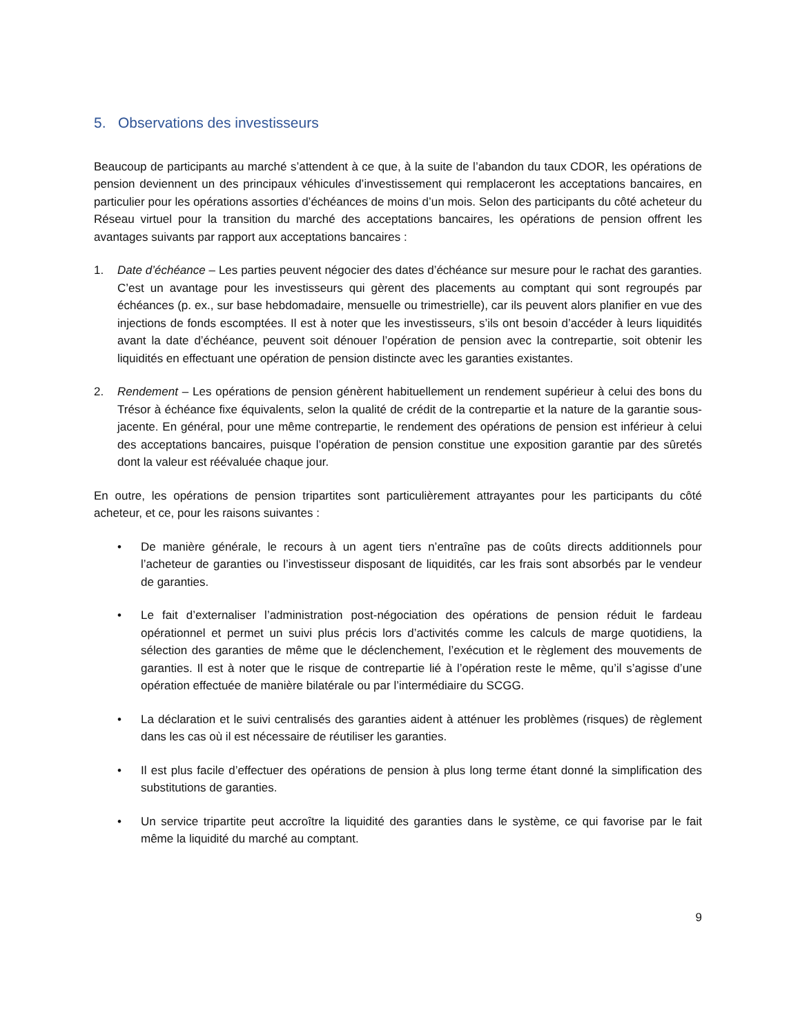5. Observations des investisseurs
Beaucoup de participants au marché s’attendent à ce que, à la suite de l’abandon du taux CDOR, les opérations de pension deviennent un des principaux véhicules d’investissement qui remplaceront les acceptations bancaires, en particulier pour les opérations assorties d’échéances de moins d’un mois. Selon des participants du côté acheteur du Réseau virtuel pour la transition du marché des acceptations bancaires, les opérations de pension offrent les avantages suivants par rapport aux acceptations bancaires :
1. Date d’échéance – Les parties peuvent négocier des dates d’échéance sur mesure pour le rachat des garanties. C’est un avantage pour les investisseurs qui gèrent des placements au comptant qui sont regroupés par échéances (p. ex., sur base hebdomadaire, mensuelle ou trimestrielle), car ils peuvent alors planifier en vue des injections de fonds escomptées. Il est à noter que les investisseurs, s’ils ont besoin d’accéder à leurs liquidités avant la date d’échéance, peuvent soit dénouer l’opération de pension avec la contrepartie, soit obtenir les liquidités en effectuant une opération de pension distincte avec les garanties existantes.
2. Rendement – Les opérations de pension génèrent habituellement un rendement supérieur à celui des bons du Trésor à échéance fixe équivalents, selon la qualité de crédit de la contrepartie et la nature de la garantie sous-jacente. En général, pour une même contrepartie, le rendement des opérations de pension est inférieur à celui des acceptations bancaires, puisque l’opération de pension constitue une exposition garantie par des sûretés dont la valeur est réévaluée chaque jour.
En outre, les opérations de pension tripartites sont particulièrement attrayantes pour les participants du côté acheteur, et ce, pour les raisons suivantes :
• De manière générale, le recours à un agent tiers n’entraîne pas de coûts directs additionnels pour l’acheteur de garanties ou l’investisseur disposant de liquidités, car les frais sont absorbés par le vendeur de garanties.
• Le fait d’externaliser l’administration post-négociation des opérations de pension réduit le fardeau opérationnel et permet un suivi plus précis lors d’activités comme les calculs de marge quotidiens, la sélection des garanties de même que le déclenchement, l’exécution et le règlement des mouvements de garanties. Il est à noter que le risque de contrepartie lié à l’opération reste le même, qu’il s’agisse d’une opération effectuée de manière bilatérale ou par l’intermédiaire du SCGG.
• La déclaration et le suivi centralisés des garanties aident à atténuer les problèmes (risques) de règlement dans les cas où il est nécessaire de réutiliser les garanties.
• Il est plus facile d’effectuer des opérations de pension à plus long terme étant donné la simplification des substitutions de garanties.
• Un service tripartite peut accroître la liquidité des garanties dans le système, ce qui favorise par le fait même la liquidité du marché au comptant.
9